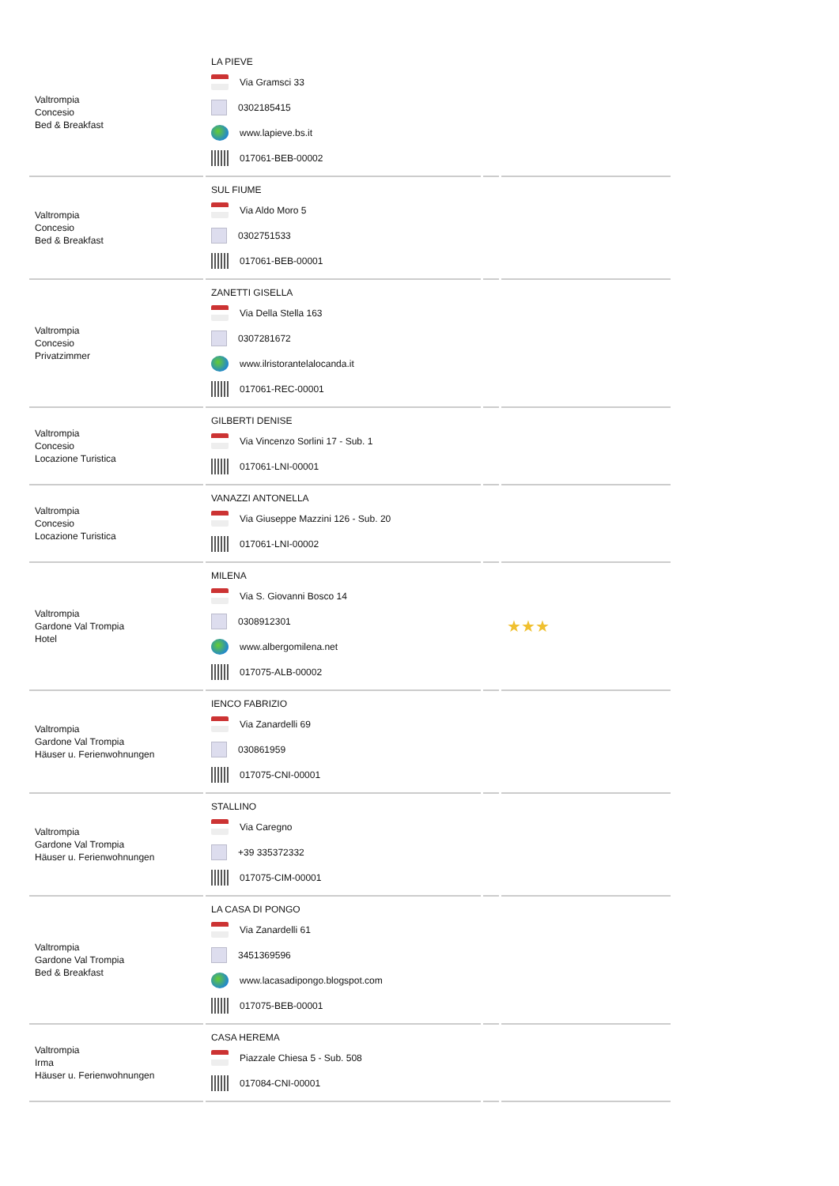| Valtrompia Concesio Bed & Breakfast | LA PIEVE Via Gramsci 33 0302185415 www.lapieve.bs.it 017061-BEB-00002 | | |
| Valtrompia Concesio Bed & Breakfast | SUL FIUME Via Aldo Moro 5 0302751533 017061-BEB-00001 | | |
| Valtrompia Concesio Privatzimmer | ZANETTI GISELLA Via Della Stella 163 0307281672 www.ilristorantelalocanda.it 017061-REC-00001 | | |
| Valtrompia Concesio Locazione Turistica | GILBERTI DENISE Via Vincenzo Sorlini 17 - Sub. 1 017061-LNI-00001 | | |
| Valtrompia Concesio Locazione Turistica | VANAZZI ANTONELLA Via Giuseppe Mazzini 126 - Sub. 20 017061-LNI-00002 | | |
| Valtrompia Gardone Val Trompia Hotel | MILENA Via S. Giovanni Bosco 14 0308912301 www.albergomilena.net 017075-ALB-00002 | | ★★★ |
| Valtrompia Gardone Val Trompia Häuser u. Ferienwohnungen | IENCO FABRIZIO Via Zanardelli 69 030861959 017075-CNI-00001 | | |
| Valtrompia Gardone Val Trompia Häuser u. Ferienwohnungen | STALLINO Via Caregno +39 335372332 017075-CIM-00001 | | |
| Valtrompia Gardone Val Trompia Bed & Breakfast | LA CASA DI PONGO Via Zanardelli 61 3451369596 www.lacasadipongo.blogspot.com 017075-BEB-00001 | | |
| Valtrompia Irma Häuser u. Ferienwohnungen | CASA HEREMA Piazzale Chiesa 5 - Sub. 508 017084-CNI-00001 | | |